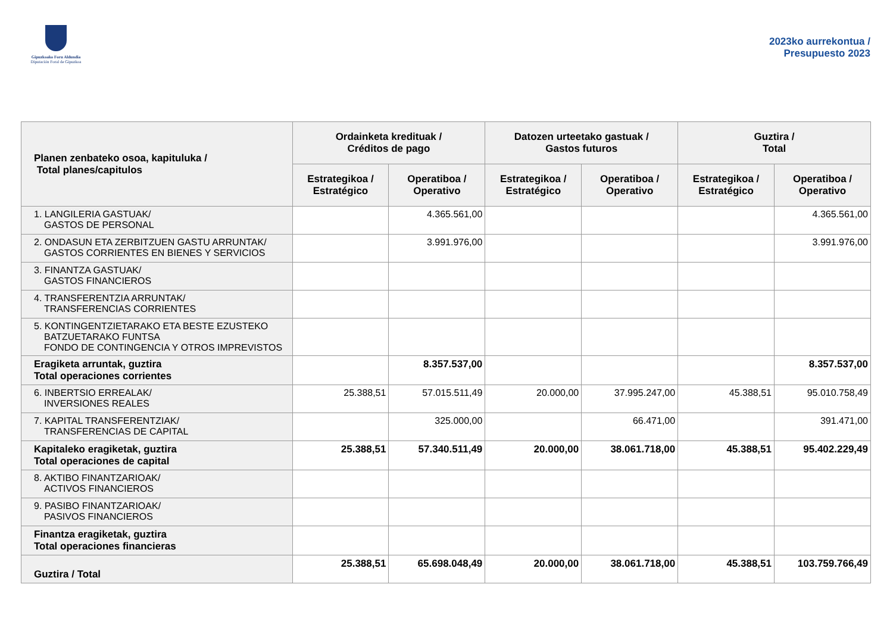Gipuzkoako Foru Aldundia
Diputación Foral de Gipuzkoa
2023ko aurrekontua /
Presupuesto 2023
| Planen zenbateko osoa, kapituluka / Total planes/capitulos | Ordainketa kredituak / Créditos de pago | | Datozen urteetako gastuak / Gastos futuros | | Guztira / Total | |
| --- | --- | --- | --- | --- | --- | --- |
| | Estrategikoa / Estratégico | Operatiboa / Operativo | Estrategikoa / Estratégico | Operatiboa / Operativo | Estrategikoa / Estratégico | Operatiboa / Operativo |
| 1. LANGILERIA GASTUAK/ GASTOS DE PERSONAL | | 4.365.561,00 | | | | 4.365.561,00 |
| 2. ONDASUN ETA ZERBITZUEN GASTU ARRUNTAK/ GASTOS CORRIENTES EN BIENES Y SERVICIOS | | 3.991.976,00 | | | | 3.991.976,00 |
| 3. FINANTZA GASTUAK/ GASTOS FINANCIEROS | | | | | | |
| 4. TRANSFERENTZIA ARRUNTAK/ TRANSFERENCIAS CORRIENTES | | | | | | |
| 5. KONTINGENTZIETARAKO ETA BESTE EZUSTEKO BATZUETARAKO FUNTSA FONDO DE CONTINGENCIA Y OTROS IMPREVISTOS | | | | | | |
| Eragiketa arruntak, guztira Total operaciones corrientes | | 8.357.537,00 | | | | 8.357.537,00 |
| 6. INBERTSIO ERREALAK/ INVERSIONES REALES | 25.388,51 | 57.015.511,49 | 20.000,00 | 37.995.247,00 | 45.388,51 | 95.010.758,49 |
| 7. KAPITAL TRANSFERENTZIAK/ TRANSFERENCIAS DE CAPITAL | | 325.000,00 | | 66.471,00 | | 391.471,00 |
| Kapitaleko eragiketak, guztira Total operaciones de capital | 25.388,51 | 57.340.511,49 | 20.000,00 | 38.061.718,00 | 45.388,51 | 95.402.229,49 |
| 8. AKTIBO FINANTZARIOAK/ ACTIVOS FINANCIEROS | | | | | | |
| 9. PASIBO FINANTZARIOAK/ PASIVOS FINANCIEROS | | | | | | |
| Finantza eragiketak, guztira Total operaciones financieras | | | | | | |
| Guztira / Total | 25.388,51 | 65.698.048,49 | 20.000,00 | 38.061.718,00 | 45.388,51 | 103.759.766,49 |